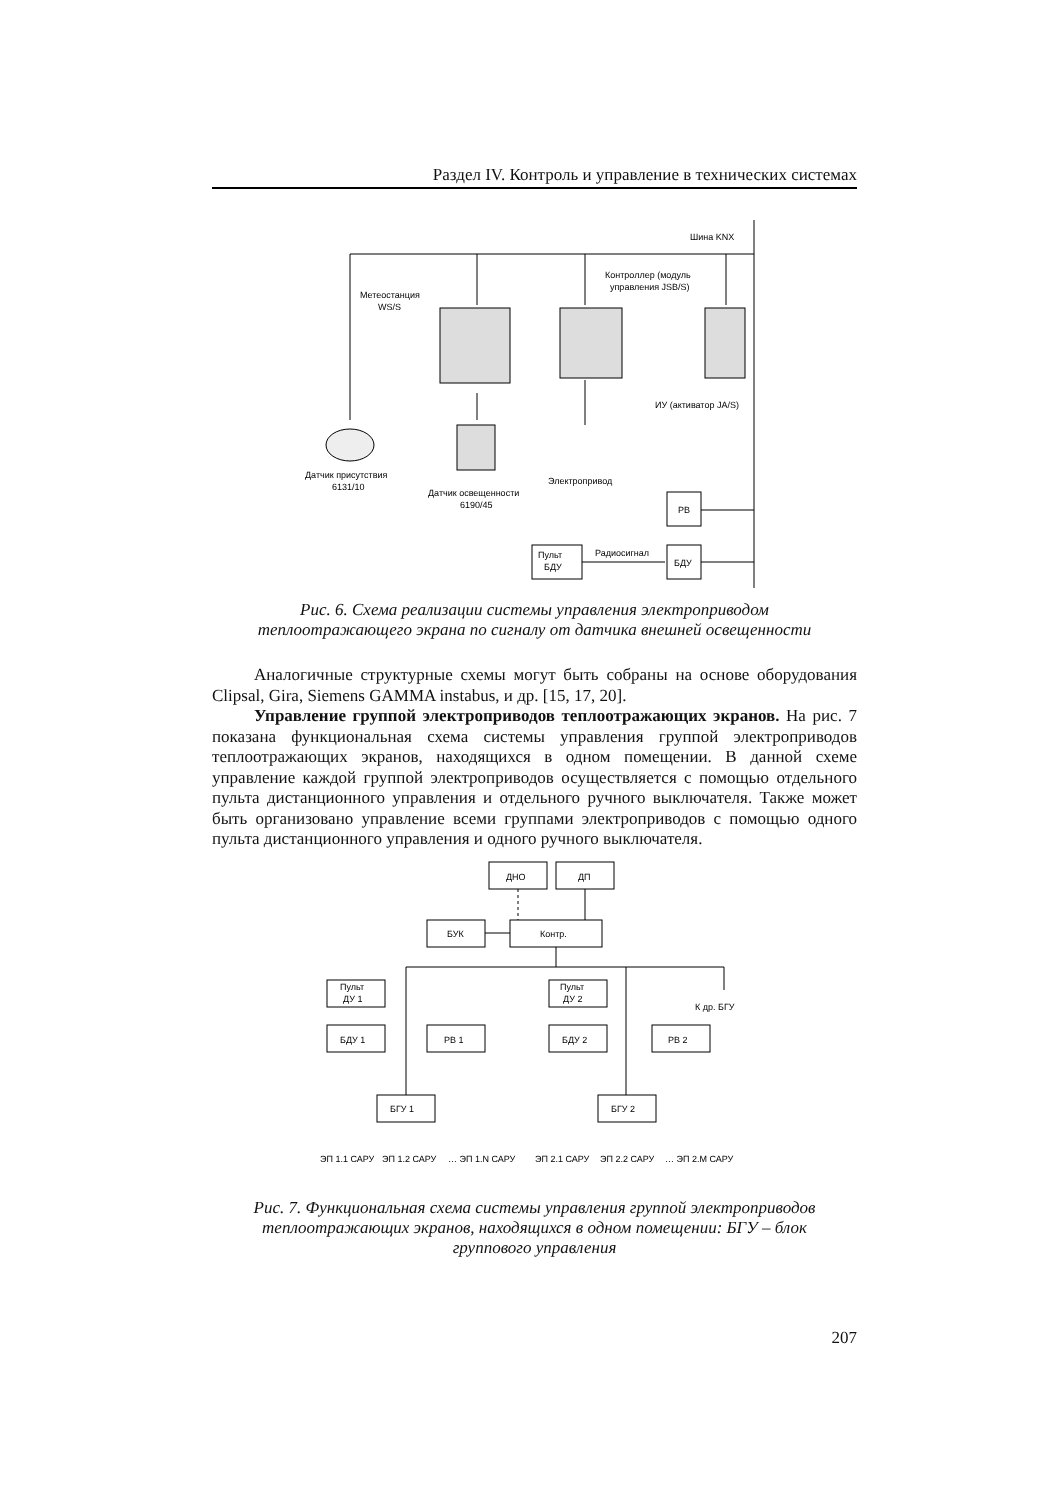Раздел IV. Контроль и управление в технических системах
Шина KNX
Метеостанция
WS/S
Контроллер (модуль
управления JSB/S)
ИУ (активатор JA/S)
Датчик присутствия
6131/10
Датчик освещенности
6190/45
Электропривод
РВ
Пульт
БДУ
Радиосигнал
БДУ
Рис. 6. Схема реализации системы управления электроприводом
теплоотражающего экрана по сигналу от датчика внешней освещенности
Аналогичные структурные схемы могут быть собраны на основе оборудования Clipsal, Gira, Siemens GAMMA instabus, и др. [15, 17, 20].
Управление группой электроприводов теплоотражающих экранов. На рис. 7 показана функциональная схема системы управления группой электроприводов теплоотражающих экранов, находящихся в одном помещении. В данной схеме управление каждой группой электроприводов осуществляется с помощью отдельного пульта дистанционного управления и отдельного ручного выключателя. Также может быть организовано управление всеми группами электроприводов с помощью одного пульта дистанционного управления и одного ручного выключателя.
ДНО
ДП
БУК
Контр.
Пульт
ДУ 1
Пульт
ДУ 2
К др. БГУ
БДУ 1
РВ 1
БДУ 2
РВ 2
БГУ 1
БГУ 2
ЭП 1.1 САРУ
ЭП 1.2 САРУ
… ЭП 1.N САРУ
ЭП 2.1 САРУ
ЭП 2.2 САРУ
… ЭП 2.M САРУ
Рис. 7. Функциональная схема системы управления группой электроприводов
теплоотражающих экранов, находящихся в одном помещении: БГУ – блок
группового управления
207